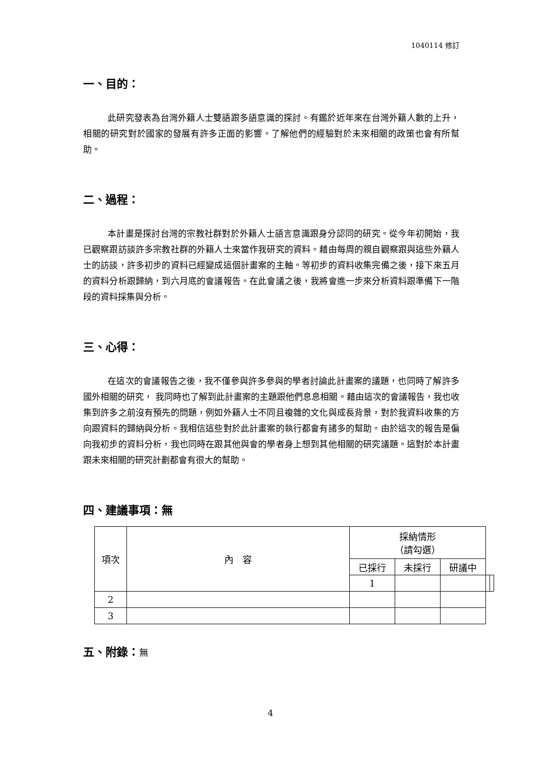1040114 修訂
一、目的：
此研究發表為台灣外籍人士雙語跟多語意識的探討。有鑑於近年來在台灣外籍人數的上升，相關的研究對於國家的發展有許多正面的影響。了解他們的經驗對於未來相關的政策也會有所幫助。
二、過程：
本計畫是探討台灣的宗教社群對於外籍人士語言意識跟身分認同的研究。從今年初開始，我已觀察跟訪談許多宗教社群的外籍人士來當作我研究的資料。藉由每周的親自觀察跟與這些外籍人士的訪談，許多初步的資料已經變成這個計畫案的主軸。等初步的資料收集完備之後，接下來五月的資料分析跟歸納，到六月底的會議報告。在此會議之後，我將會進一步來分析資料跟準備下一階段的資料採集與分析。
三、心得：
在這次的會議報告之後，我不僅參與許多參與的學者討論此計畫案的議題，也同時了解許多國外相關的研究， 我同時也了解到此計畫案的主題跟他們息息相關。藉由這次的會議報告，我也收集到許多之前沒有預先的問題，例如外籍人士不同且複雜的文化與成長背景，對於我資料收集的方向跟資料的歸納與分析。我相信這些對於此計畫案的執行都會有諸多的幫助。由於這次的報告是偏向我初步的資料分析，我也同時在跟其他與會的學者身上想到其他相關的研究議題。這對於本計畫跟未來相關的研究計劃都會有很大的幫助。
四、建議事項：無
| 項次 | 內 容 | 採納情形 （請勾選） | | | | |
| | | 已採行 | 未採行 | 研議中 | | |
| | | 1 | | | | |
| 2 | | | | | | |
| 3 | | | | | | |
五、附錄：無
4